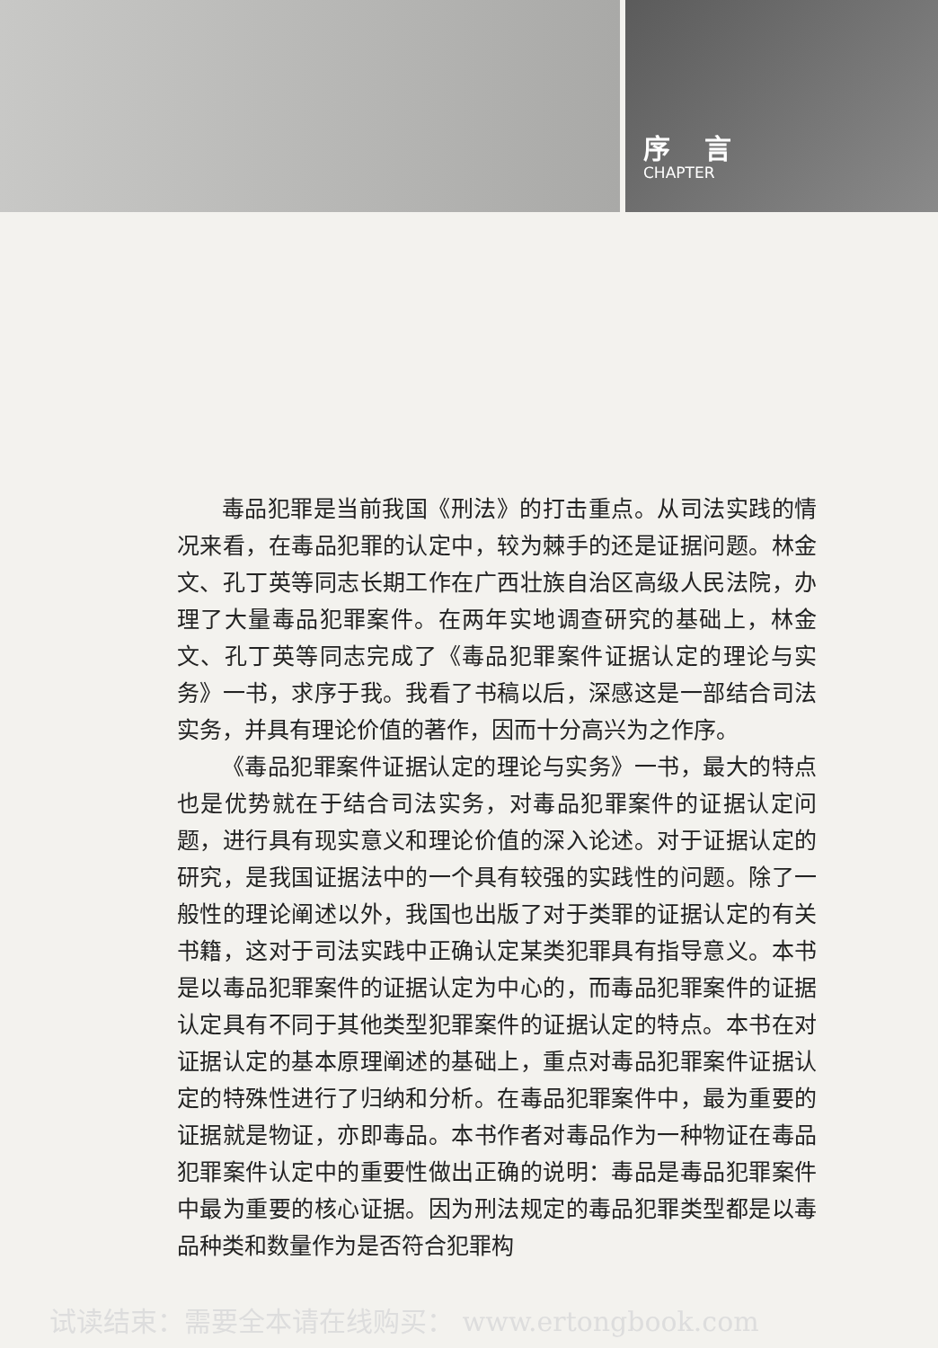序 言
CHAPTER
毒品犯罪是当前我国《刑法》的打击重点。从司法实践的情况来看，在毒品犯罪的认定中，较为棘手的还是证据问题。林金文、孔丁英等同志长期工作在广西壮族自治区高级人民法院，办理了大量毒品犯罪案件。在两年实地调查研究的基础上，林金文、孔丁英等同志完成了《毒品犯罪案件证据认定的理论与实务》一书，求序于我。我看了书稿以后，深感这是一部结合司法实务，并具有理论价值的著作，因而十分高兴为之作序。
《毒品犯罪案件证据认定的理论与实务》一书，最大的特点也是优势就在于结合司法实务，对毒品犯罪案件的证据认定问题，进行具有现实意义和理论价值的深入论述。对于证据认定的研究，是我国证据法中的一个具有较强的实践性的问题。除了一般性的理论阐述以外，我国也出版了对于类罪的证据认定的有关书籍，这对于司法实践中正确认定某类犯罪具有指导意义。本书是以毒品犯罪案件的证据认定为中心的，而毒品犯罪案件的证据认定具有不同于其他类型犯罪案件的证据认定的特点。本书在对证据认定的基本原理阐述的基础上，重点对毒品犯罪案件证据认定的特殊性进行了归纳和分析。在毒品犯罪案件中，最为重要的证据就是物证，亦即毒品。本书作者对毒品作为一种物证在毒品犯罪案件认定中的重要性做出正确的说明：毒品是毒品犯罪案件中最为重要的核心证据。因为刑法规定的毒品犯罪类型都是以毒品种类和数量作为是否符合犯罪构
试读结束：需要全本请在线购买： www.ertongbook.com